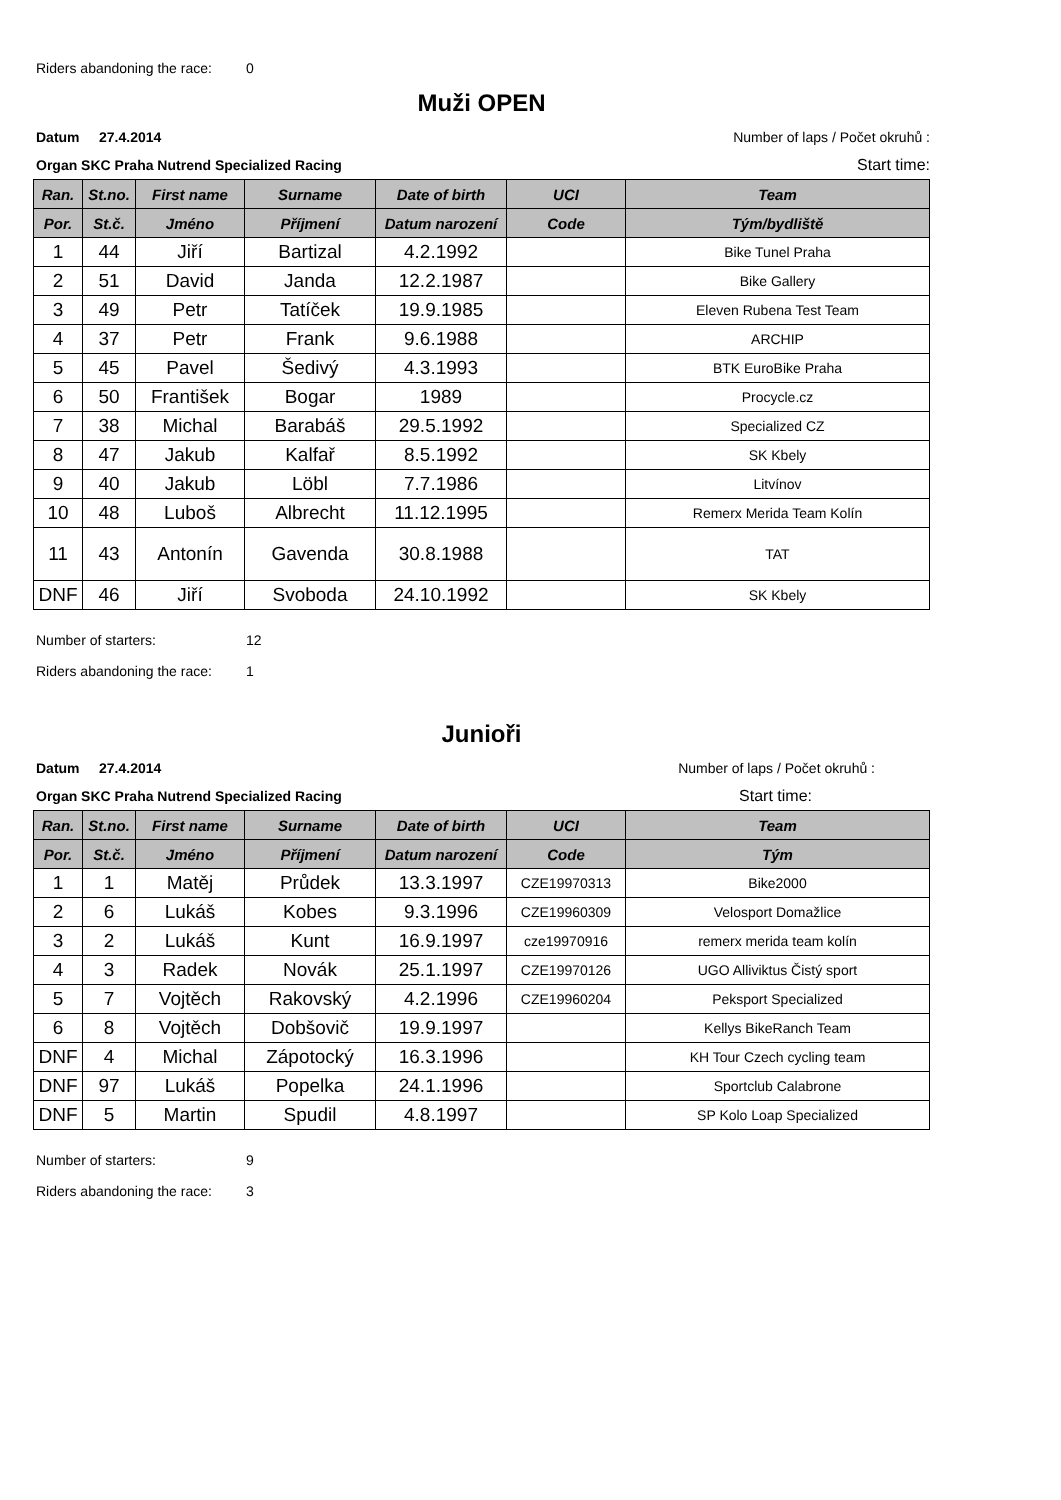Riders abandoning the race: 0
Muži OPEN
Datum 27.4.2014 Number of laps / Počet okruhů :
Organ SKC Praha Nutrend Specialized Racing Start time:
| Ran. | St.no. | First name | Surname | Date of birth | UCI | Team |
| --- | --- | --- | --- | --- | --- | --- |
| Por. | St.č. | Jméno | Příjmení | Datum narození | Code | Tým/bydliště |
| 1 | 44 | Jiří | Bartizal | 4.2.1992 | | Bike Tunel Praha |
| 2 | 51 | David | Janda | 12.2.1987 | | Bike Gallery |
| 3 | 49 | Petr | Tatíček | 19.9.1985 | | Eleven Rubena Test Team |
| 4 | 37 | Petr | Frank | 9.6.1988 | | ARCHIP |
| 5 | 45 | Pavel | Šedivý | 4.3.1993 | | BTK EuroBike Praha |
| 6 | 50 | František | Bogar | 1989 | | Procycle.cz |
| 7 | 38 | Michal | Barabáš | 29.5.1992 | | Specialized CZ |
| 8 | 47 | Jakub | Kalfař | 8.5.1992 | | SK Kbely |
| 9 | 40 | Jakub | Löbl | 7.7.1986 | | Litvínov |
| 10 | 48 | Luboš | Albrecht | 11.12.1995 | | Remerx Merida Team Kolín |
| 11 | 43 | Antonín | Gavenda | 30.8.1988 | | TAT |
| DNF | 46 | Jiří | Svoboda | 24.10.1992 | | SK Kbely |
Number of starters: 12
Riders abandoning the race: 1
Junioři
Datum 27.4.2014 Number of laps / Počet okruhů :
Organ SKC Praha Nutrend Specialized Racing Start time:
| Ran. | St.no. | First name | Surname | Date of birth | UCI | Team |
| --- | --- | --- | --- | --- | --- | --- |
| Por. | St.č. | Jméno | Příjmení | Datum narození | Code | Tým |
| 1 | 1 | Matěj | Průdek | 13.3.1997 | CZE19970313 | Bike2000 |
| 2 | 6 | Lukáš | Kobes | 9.3.1996 | CZE19960309 | Velosport Domažlice |
| 3 | 2 | Lukáš | Kunt | 16.9.1997 | cze19970916 | remerx merida team kolín |
| 4 | 3 | Radek | Novák | 25.1.1997 | CZE19970126 | UGO Alliviktus Čistý sport |
| 5 | 7 | Vojtěch | Rakovský | 4.2.1996 | CZE19960204 | Peksport Specialized |
| 6 | 8 | Vojtěch | Dobšovič | 19.9.1997 | | Kellys BikeRanch Team |
| DNF | 4 | Michal | Zápotocký | 16.3.1996 | | KH Tour Czech cycling team |
| DNF | 97 | Lukáš | Popelka | 24.1.1996 | | Sportclub Calabrone |
| DNF | 5 | Martin | Spudil | 4.8.1997 | | SP Kolo Loap Specialized |
Number of starters: 9
Riders abandoning the race: 3